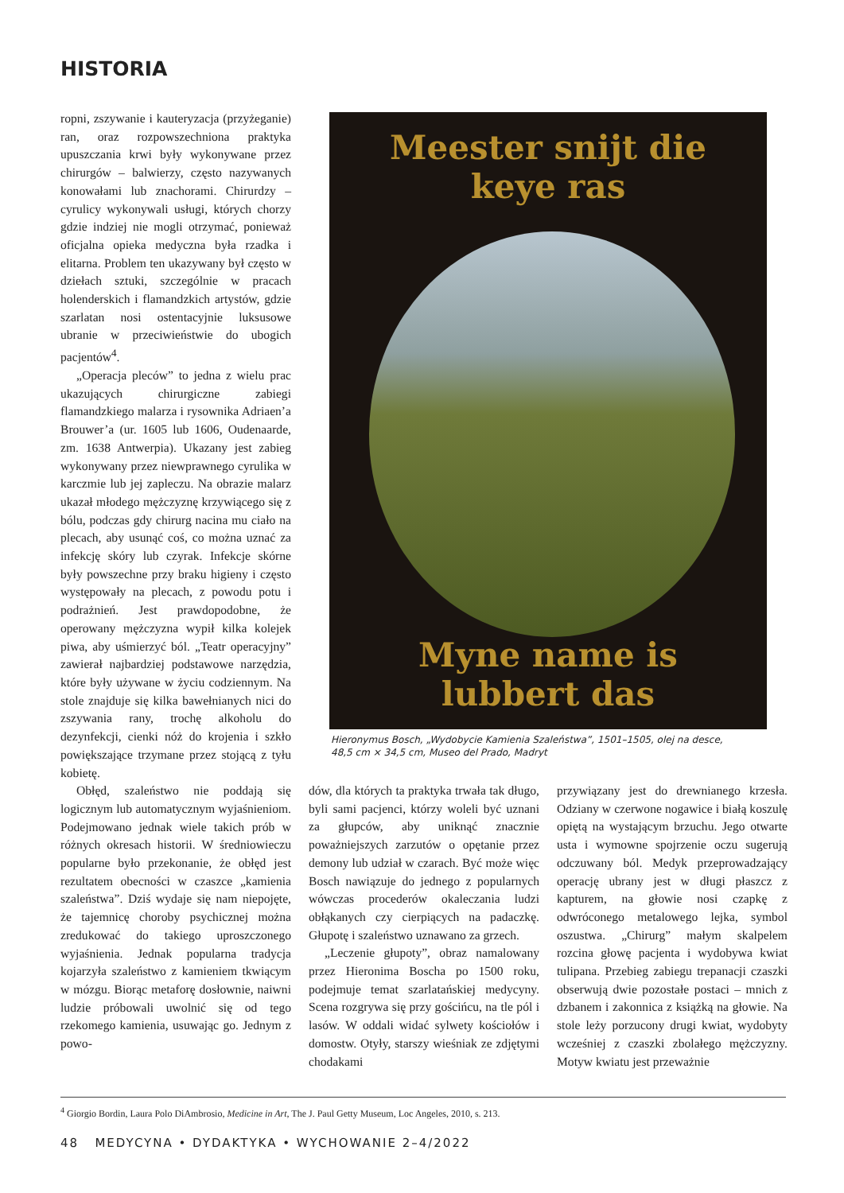HISTORIA
ropni, zszywanie i kauteryzacja (przyżeganie) ran, oraz rozpowszechniona praktyka upuszczania krwi były wykonywane przez chirurgów – balwierzy, często nazywanych konowałami lub znachorami. Chirurdzy – cyrulicy wykonywali usługi, których chorzy gdzie indziej nie mogli otrzymać, ponieważ oficjalna opieka medyczna była rzadka i elitarna. Problem ten ukazywany był często w dziełach sztuki, szczególnie w pracach holenderskich i flamandzkich artystów, gdzie szarlatan nosi ostentacyjnie luksusowe ubranie w przeciwieństwie do ubogich pacjentów<sup>4</sup>.
„Operacja pleców” to jedna z wielu prac ukazujących chirurgiczne zabiegi flamandzkiego malarza i rysownika Adriaen’a Brouwer’a (ur. 1605 lub 1606, Oudenaarde, zm. 1638 Antwerpia). Ukazany jest zabieg wykonywany przez niewprawnego cyrulika w karczmie lub jej zapleczu. Na obrazie malarz ukazał młodego mężczyznę krzywiącego się z bólu, podczas gdy chirurg nacina mu ciało na plecach, aby usunąć coś, co można uznać za infekcję skóry lub czyrak. Infekcje skórne były powszechne przy braku higieny i często występowały na plecach, z powodu potu i podrażnień. Jest prawdopodobne, że operowany mężczyzna wypił kilka kolejek piwa, aby uśmierzyć ból. „Teatr operacyjny” zawierał najbardziej podstawowe narzędzia, które były używane w życiu codziennym. Na stole znajduje się kilka bawełnianych nici do zszywania rany, trochę alkoholu do dezynfekcji, cienki nóż do krojenia i szkło powiększające trzymane przez stojącą z tyłu kobietę.
Obłęd, szaleństwo nie poddają się logicznym lub automatycznym wyjaśnieniom. Podejmowano jednak wiele takich prób w różnych okresach historii. W średniowieczu popularne było przekonanie, że obłęd jest rezultatem obecności w czaszce „kamienia szaleństwa”. Dziś wydaje się nam niepojęte, że tajemnicę choroby psychicznej można zredukować do takiego uproszczonego wyjaśnienia. Jednak popularna tradycja kojarzyła szaleństwo z kamieniem tkwiącym w mózgu. Biorąc metaforę dosłownie, naiwni ludzie próbowali uwolnić się od tego rzekomego kamienia, usuwając go. Jednym z powo-
Meester snijt die keye ras
Myne name is lubbert das
Hieronymus Bosch, „Wydobycie Kamienia Szaleństwa”, 1501–1505, olej na desce,
48,5 cm × 34,5 cm, Museo del Prado, Madryt
dów, dla których ta praktyka trwała tak długo, byli sami pacjenci, którzy woleli być uznani za głupców, aby uniknąć znacznie poważniejszych zarzutów o opętanie przez demony lub udział w czarach. Być może więc Bosch nawiązuje do jednego z popularnych wówczas procederów okaleczania ludzi obłąkanych czy cierpiących na padaczkę. Głupotę i szaleństwo uznawano za grzech.
„Leczenie głupoty”, obraz namalowany przez Hieronima Boscha po 1500 roku, podejmuje temat szarlatańskiej medycyny. Scena rozgrywa się przy gościńcu, na tle pól i lasów. W oddali widać sylwety kościołów i domostw. Otyły, starszy wieśniak ze zdjętymi chodakami
przywiązany jest do drewnianego krzesła. Odziany w czerwone nogawice i białą koszulę opiętą na wystającym brzuchu. Jego otwarte usta i wymowne spojrzenie oczu sugerują odczuwany ból. Medyk przeprowadzający operację ubrany jest w długi płaszcz z kapturem, na głowie nosi czapkę z odwróconego metalowego lejka, symbol oszustwa. „Chirurg” małym skalpelem rozcina głowę pacjenta i wydobywa kwiat tulipana. Przebieg zabiegu trepanacji czaszki obserwują dwie pozostałe postaci – mnich z dzbanem i zakonnica z książką na głowie. Na stole leży porzucony drugi kwiat, wydobyty wcześniej z czaszki zbolałego mężczyzny. Motyw kwiatu jest przeważnie
<sup>4</sup> Giorgio Bordin, Laura Polo DiAmbrosio, Medicine in Art, The J. Paul Getty Museum, Loc Angeles, 2010, s. 213.
48 MEDYCYNA • DYDAKTYKA • WYCHOWANIE 2–4/2022